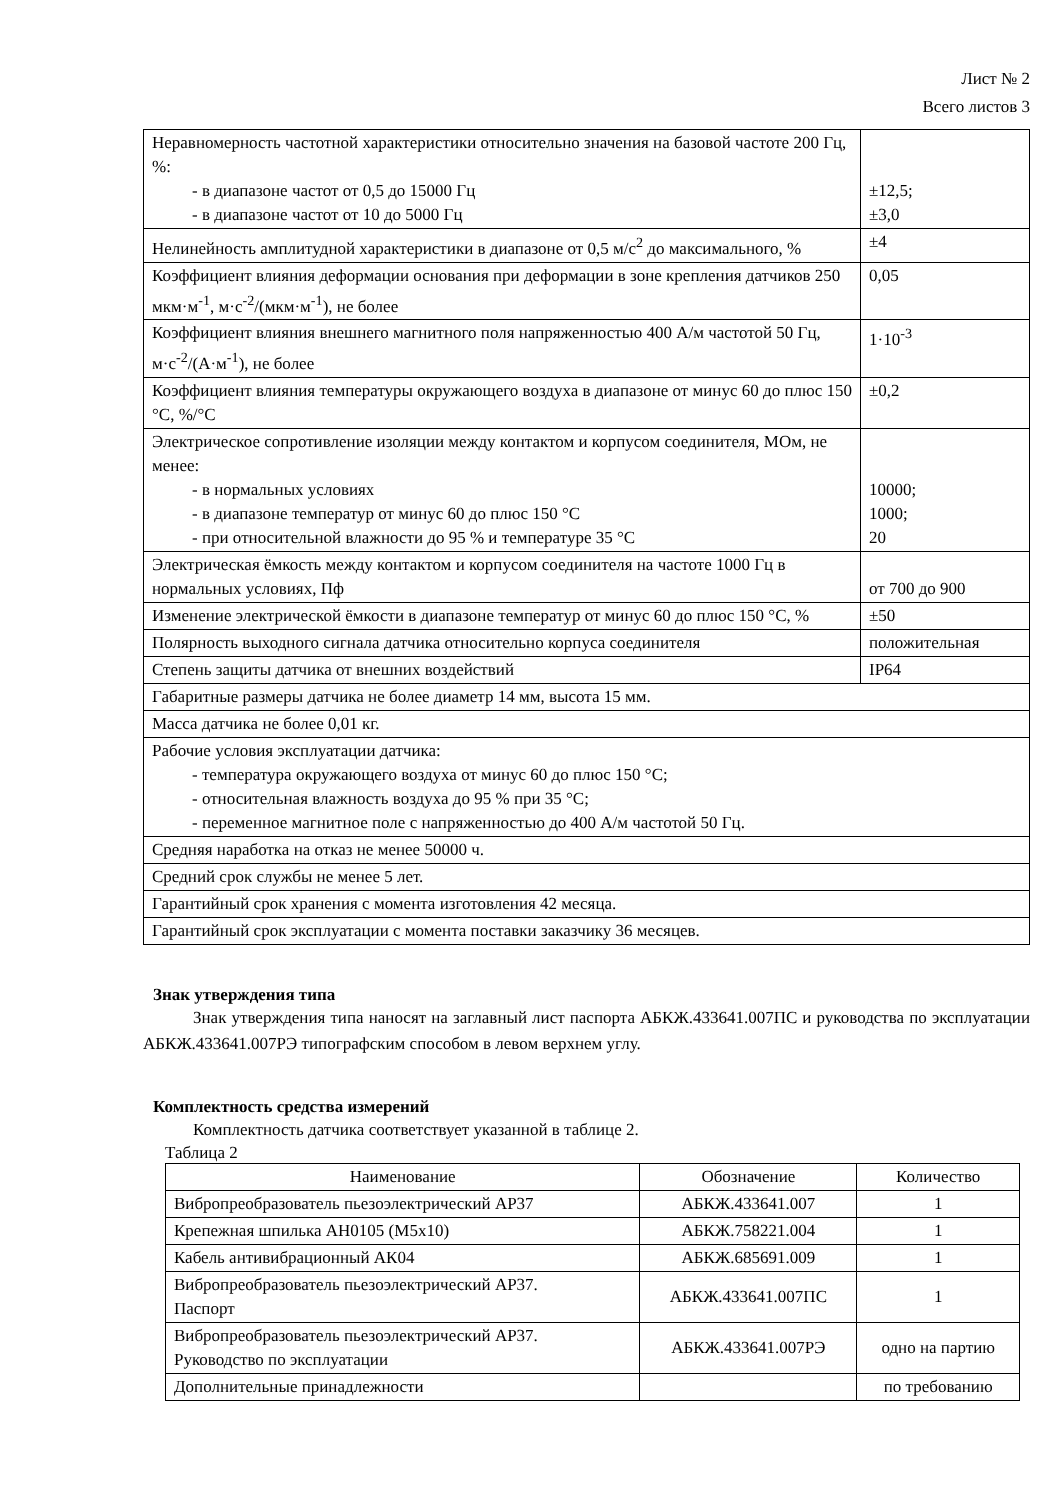Лист № 2
Всего листов 3
| Неравномерность частотной характеристики относительно значения на базовой частоте 200 Гц, %: - в диапазоне частот от 0,5 до 15000 Гц - в диапазоне частот от 10 до 5000 Гц | ±12,5; ±3,0 |
| Нелинейность амплитудной характеристики в диапазоне от 0,5 м/с<sup>2</sup> до максимального, % | ±4 |
| Коэффициент влияния деформации основания при деформации в зоне крепления датчиков 250 мкм·м<sup>-1</sup>, м·с<sup>-2</sup>/(мкм·м<sup>-1</sup>), не более | 0,05 |
| Коэффициент влияния внешнего магнитного поля напряженностью 400 А/м частотой 50 Гц, м·с<sup>-2</sup>/(А·м<sup>-1</sup>), не более | 1·10<sup>-3</sup> |
| Коэффициент влияния температуры окружающего воздуха в диапазоне от минус 60 до плюс 150 °С, %/°С | ±0,2 |
| Электрическое сопротивление изоляции между контактом и корпусом соединителя, МОм, не менее: - в нормальных условиях - в диапазоне температур от минус 60 до плюс 150 °С - при относительной влажности до 95 % и температуре 35 °С | 10000; 1000; 20 |
| Электрическая ёмкость между контактом и корпусом соединителя на частоте 1000 Гц в нормальных условиях, Пф | от 700 до 900 |
| Изменение электрической ёмкости в диапазоне температур от минус 60 до плюс 150 °С, % | ±50 |
| Полярность выходного сигнала датчика относительно корпуса соединителя | положительная |
| Степень защиты датчика от внешних воздействий | IP64 |
| Габаритные размеры датчика не более диаметр 14 мм, высота 15 мм. | |
| Масса датчика не более 0,01 кг. | |
| Рабочие условия эксплуатации датчика: - температура окружающего воздуха от минус 60 до плюс 150 °С; - относительная влажность воздуха до 95 % при 35 °С; - переменное магнитное поле с напряженностью до 400 А/м частотой 50 Гц. | |
| Средняя наработка на отказ не менее 50000 ч. | |
| Средний срок службы не менее 5 лет. | |
| Гарантийный срок хранения с момента изготовления 42 месяца. | |
| Гарантийный срок эксплуатации с момента поставки заказчику 36 месяцев. | |
Знак утверждения типа
Знак утверждения типа наносят на заглавный лист паспорта АБКЖ.433641.007ПС и руководства по эксплуатации АБКЖ.433641.007РЭ типографским способом в левом верхнем углу.
Комплектность средства измерений
Комплектность датчика соответствует указанной в таблице 2.
Таблица 2
| Наименование | Обозначение | Количество |
| --- | --- | --- |
| Вибропреобразователь пьезоэлектрический АР37 | АБКЖ.433641.007 | 1 |
| Крепежная шпилька АН0105 (М5х10) | АБКЖ.758221.004 | 1 |
| Кабель антивибрационный АК04 | АБКЖ.685691.009 | 1 |
| Вибропреобразователь пьезоэлектрический АР37. Паспорт | АБКЖ.433641.007ПС | 1 |
| Вибропреобразователь пьезоэлектрический АР37. Руководство по эксплуатации | АБКЖ.433641.007РЭ | одно на партию |
| Дополнительные принадлежности | | по требованию |